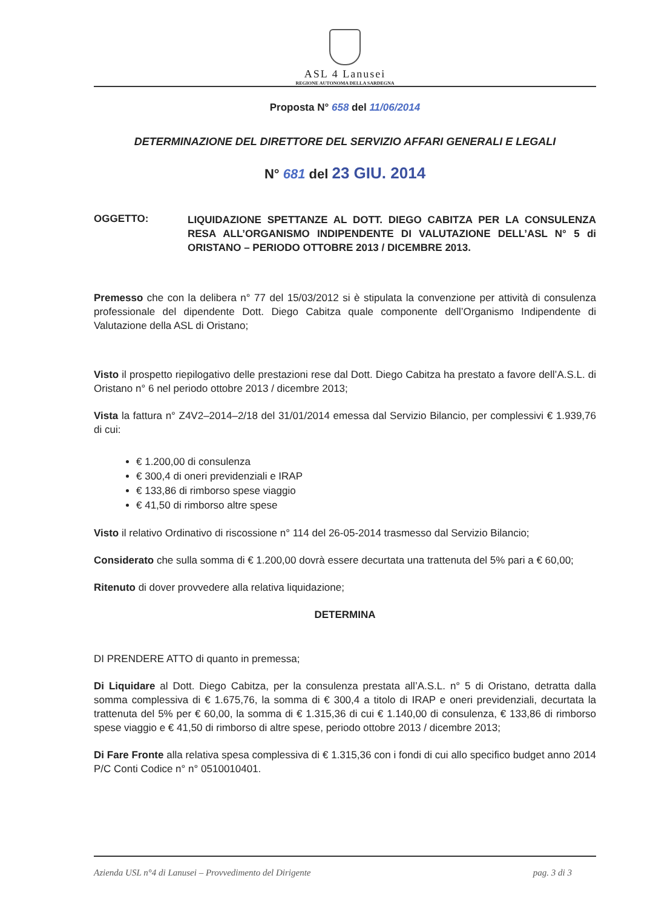ASL 4 Lanusei
REGIONE AUTONOMA DELLA SARDEGNA
Proposta N° 658 del 11/06/2014
DETERMINAZIONE DEL DIRETTORE DEL SERVIZIO AFFARI GENERALI E LEGALI
N° 681 del 23 GIU. 2014
OGGETTO:
LIQUIDAZIONE SPETTANZE AL DOTT. DIEGO CABITZA PER LA CONSULENZA RESA ALL’ORGANISMO INDIPENDENTE DI VALUTAZIONE DELL’ASL N° 5 di ORISTANO – PERIODO OTTOBRE 2013 / DICEMBRE 2013.
Premesso che con la delibera n° 77 del 15/03/2012 si è stipulata la convenzione per attività di consulenza professionale del dipendente Dott. Diego Cabitza quale componente dell’Organismo Indipendente di Valutazione della ASL di Oristano;
Visto il prospetto riepilogativo delle prestazioni rese dal Dott. Diego Cabitza ha prestato a favore dell’A.S.L. di Oristano n° 6 nel periodo ottobre 2013 / dicembre 2013;
Vista la fattura n° Z4V2–2014–2/18 del 31/01/2014 emessa dal Servizio Bilancio, per complessivi € 1.939,76 di cui:
€ 1.200,00 di consulenza
€ 300,4 di oneri previdenziali e IRAP
€ 133,86 di rimborso spese viaggio
€ 41,50 di rimborso altre spese
Visto il relativo Ordinativo di riscossione n° 114 del 26-05-2014 trasmesso dal Servizio Bilancio;
Considerato che sulla somma di € 1.200,00 dovrà essere decurtata una trattenuta del 5% pari a € 60,00;
Ritenuto di dover provvedere alla relativa liquidazione;
DETERMINA
DI PRENDERE ATTO di quanto in premessa;
Di Liquidare al Dott. Diego Cabitza, per la consulenza prestata all’A.S.L. n° 5 di Oristano, detratta dalla somma complessiva di € 1.675,76, la somma di € 300,4 a titolo di IRAP e oneri previdenziali, decurtata la trattenuta del 5% per € 60,00, la somma di € 1.315,36 di cui € 1.140,00 di consulenza, € 133,86 di rimborso spese viaggio e € 41,50 di rimborso di altre spese, periodo ottobre 2013 / dicembre 2013;
Di Fare Fronte alla relativa spesa complessiva di € 1.315,36 con i fondi di cui allo specifico budget anno 2014 P/C Conti Codice n° n° 0510010401.
Azienda USL n°4 di Lanusei – Provvedimento del Dirigente pag. 3 di 3